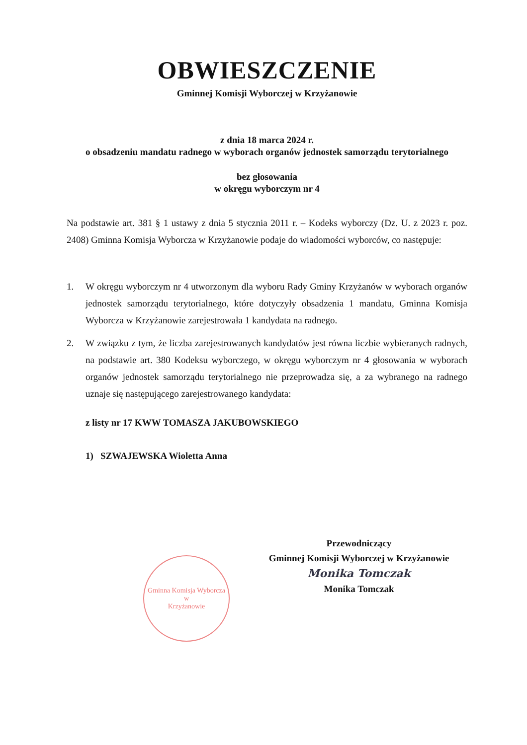OBWIESZCZENIE
Gminnej Komisji Wyborczej w Krzyżanowie
z dnia 18 marca 2024 r.
o obsadzeniu mandatu radnego w wyborach organów jednostek samorządu terytorialnego
bez głosowania
w okręgu wyborczym nr 4
Na podstawie art. 381 § 1 ustawy z dnia 5 stycznia 2011 r. – Kodeks wyborczy (Dz. U. z 2023 r. poz. 2408) Gminna Komisja Wyborcza w Krzyżanowie podaje do wiadomości wyborców, co następuje:
1. W okręgu wyborczym nr 4 utworzonym dla wyboru Rady Gminy Krzyżanów w wyborach organów jednostek samorządu terytorialnego, które dotyczyły obsadzenia 1 mandatu, Gminna Komisja Wyborcza w Krzyżanowie zarejestrowała 1 kandydata na radnego.
2. W związku z tym, że liczba zarejestrowanych kandydatów jest równa liczbie wybieranych radnych, na podstawie art. 380 Kodeksu wyborczego, w okręgu wyborczym nr 4 głosowania w wyborach organów jednostek samorządu terytorialnego nie przeprowadza się, a za wybranego na radnego uznaje się następującego zarejestrowanego kandydata:
z listy nr 17 KWW TOMASZA JAKUBOWSKIEGO
1) SZWAJEWSKA Wioletta Anna
Gminna Komisja Wyborcza
w
Krzyżanowie
Przewodniczący
Gminnej Komisji Wyborczej w Krzyżanowie
Monika Tomczak
Monika Tomczak